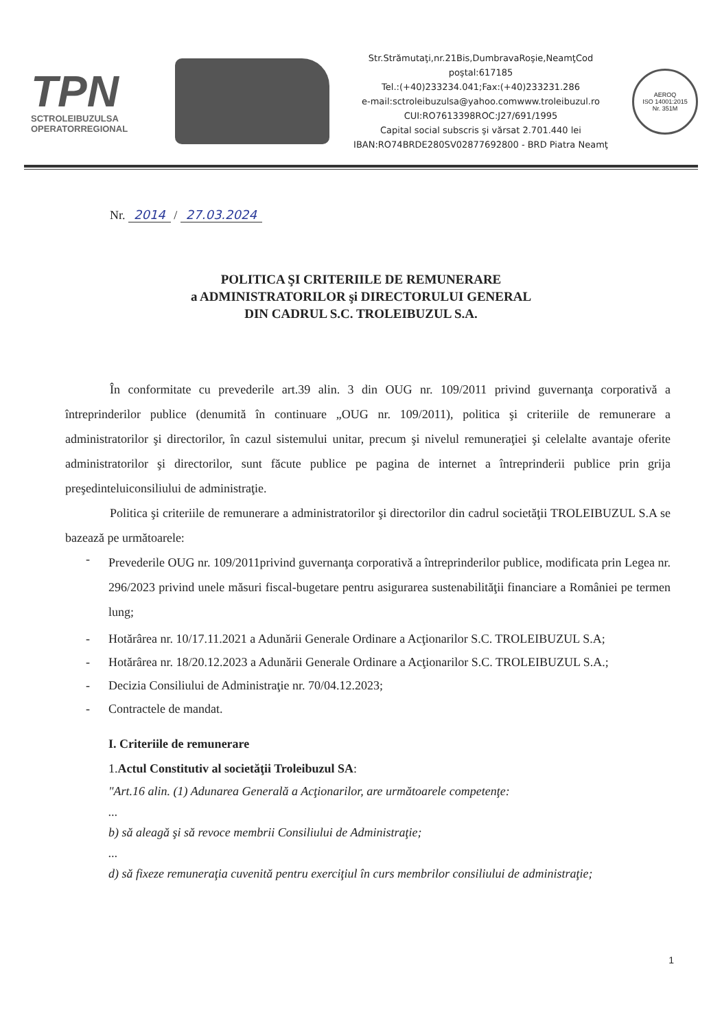TPN
SCTROLEIBUZULSA
OPERATORREGIONAL
Str.Strămutaţi,nr.21Bis,DumbravaRoşie,NeamţCod
poştal:617185
Tel.:(+40)233234.041;Fax:(+40)233231.286
e-mail:sctroleibuzulsa@yahoo.comwww.troleibuzul.ro
CUI:RO7613398ROC:J27/691/1995
Capital social subscris şi vărsat 2.701.440 lei
IBAN:RO74BRDE280SV02877692800 - BRD Piatra Neamţ
AEROQ
ISO 14001:2015
Nr. 351M
Nr. 2014 / 27.03.2024
POLITICA ŞI CRITERIILE DE REMUNERARE
a ADMINISTRATORILOR şi DIRECTORULUI GENERAL
DIN CADRUL S.C. TROLEIBUZUL S.A.
În conformitate cu prevederile art.39 alin. 3 din OUG nr. 109/2011 privind guvernanţa corporativă a întreprinderilor publice (denumită în continuare „OUG nr. 109/2011), politica şi criteriile de remunerare a administratorilor şi directorilor, în cazul sistemului unitar, precum şi nivelul remuneraţiei şi celelalte avantaje oferite administratorilor şi directorilor, sunt făcute publice pe pagina de internet a întreprinderii publice prin grija preşedinteluiconsiliului de administraţie.
Politica şi criteriile de remunerare a administratorilor şi directorilor din cadrul societăţii TROLEIBUZUL S.A se bazează pe următoarele:
- Prevederile OUG nr. 109/2011privind guvernanţa corporativă a întreprinderilor publice, modificata prin Legea nr. 296/2023 privind unele măsuri fiscal-bugetare pentru asigurarea sustenabilităţii financiare a României pe termen lung;
- Hotărârea nr. 10/17.11.2021 a Adunării Generale Ordinare a Acţionarilor S.C. TROLEIBUZUL S.A;
- Hotărârea nr. 18/20.12.2023 a Adunării Generale Ordinare a Acţionarilor S.C. TROLEIBUZUL S.A.;
- Decizia Consiliului de Administraţie nr. 70/04.12.2023;
- Contractele de mandat.
I. Criteriile de remunerare
1.Actul Constitutiv al societăţii Troleibuzul SA:
"Art.16 alin. (1) Adunarea Generală a Acţionarilor, are următoarele competenţe:
...
b) să aleagă şi să revoce membrii Consiliului de Administraţie;
...
d) să fixeze remuneraţia cuvenită pentru exerciţiul în curs membrilor consiliului de administraţie;
1